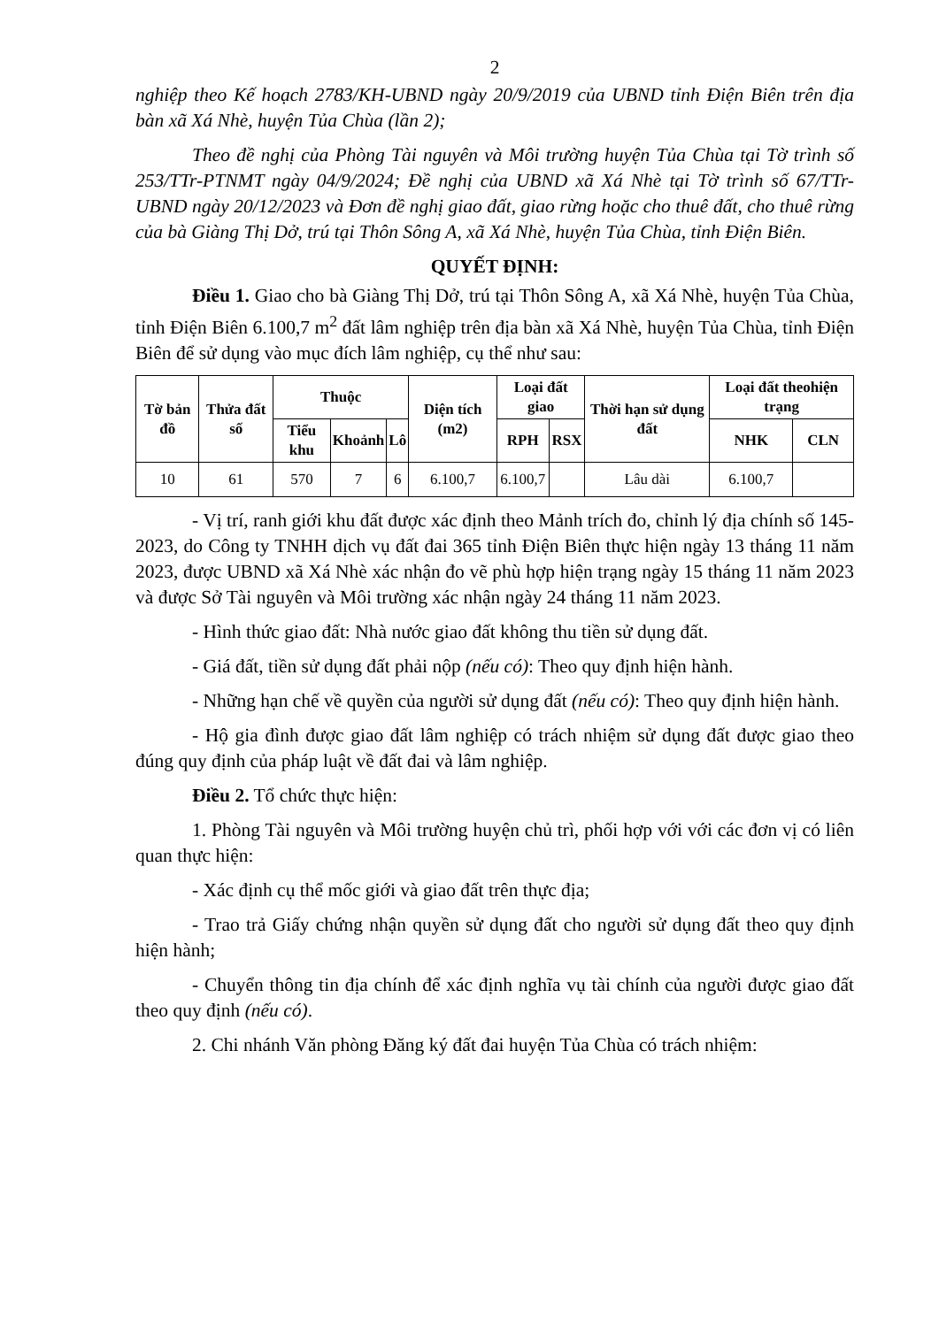2
nghiệp theo Kế hoạch 2783/KH-UBND ngày 20/9/2019 của UBND tỉnh Điện Biên trên địa bàn xã Xá Nhè, huyện Tủa Chùa (lần 2);
Theo đề nghị của Phòng Tài nguyên và Môi trường huyện Tủa Chùa tại Tờ trình số 253/TTr-PTNMT ngày 04/9/2024; Đề nghị của UBND xã Xá Nhè tại Tờ trình số 67/TTr-UBND ngày 20/12/2023 và Đơn đề nghị giao đất, giao rừng hoặc cho thuê đất, cho thuê rừng của bà Giàng Thị Dở, trú tại Thôn Sông A, xã Xá Nhè, huyện Tủa Chùa, tỉnh Điện Biên.
QUYẾT ĐỊNH:
Điều 1. Giao cho bà Giàng Thị Dở, trú tại Thôn Sông A, xã Xá Nhè, huyện Tủa Chùa, tỉnh Điện Biên 6.100,7 m<sup>2</sup> đất lâm nghiệp trên địa bàn xã Xá Nhè, huyện Tủa Chùa, tỉnh Điện Biên để sử dụng vào mục đích lâm nghiệp, cụ thể như sau:
| Tờ bản đồ | Thửa đất số | Thuộc | | | Diện tích (m2) | Loại đất giao | | Thời hạn sử dụng đất | Loại đất theohiện trạng | |
| --- | --- | --- | --- | --- | --- | --- | --- | --- | --- | --- |
| | | Tiểu khu | Khoảnh | Lô | | RPH | RSX | | NHK | CLN |
| 10 | 61 | 570 | 7 | 6 | 6.100,7 | 6.100,7 | | Lâu dài | 6.100,7 | |
- Vị trí, ranh giới khu đất được xác định theo Mảnh trích đo, chỉnh lý địa chính số 145-2023, do Công ty TNHH dịch vụ đất đai 365 tỉnh Điện Biên thực hiện ngày 13 tháng 11 năm 2023, được UBND xã Xá Nhè xác nhận đo vẽ phù hợp hiện trạng ngày 15 tháng 11 năm 2023 và được Sở Tài nguyên và Môi trường xác nhận ngày 24 tháng 11 năm 2023.
- Hình thức giao đất: Nhà nước giao đất không thu tiền sử dụng đất.
- Giá đất, tiền sử dụng đất phải nộp (nếu có): Theo quy định hiện hành.
- Những hạn chế về quyền của người sử dụng đất (nếu có): Theo quy định hiện hành.
- Hộ gia đình được giao đất lâm nghiệp có trách nhiệm sử dụng đất được giao theo đúng quy định của pháp luật về đất đai và lâm nghiệp.
Điều 2. Tổ chức thực hiện:
1. Phòng Tài nguyên và Môi trường huyện chủ trì, phối hợp với với các đơn vị có liên quan thực hiện:
- Xác định cụ thể mốc giới và giao đất trên thực địa;
- Trao trả Giấy chứng nhận quyền sử dụng đất cho người sử dụng đất theo quy định hiện hành;
- Chuyển thông tin địa chính để xác định nghĩa vụ tài chính của người được giao đất theo quy định (nếu có).
2. Chi nhánh Văn phòng Đăng ký đất đai huyện Tủa Chùa có trách nhiệm: